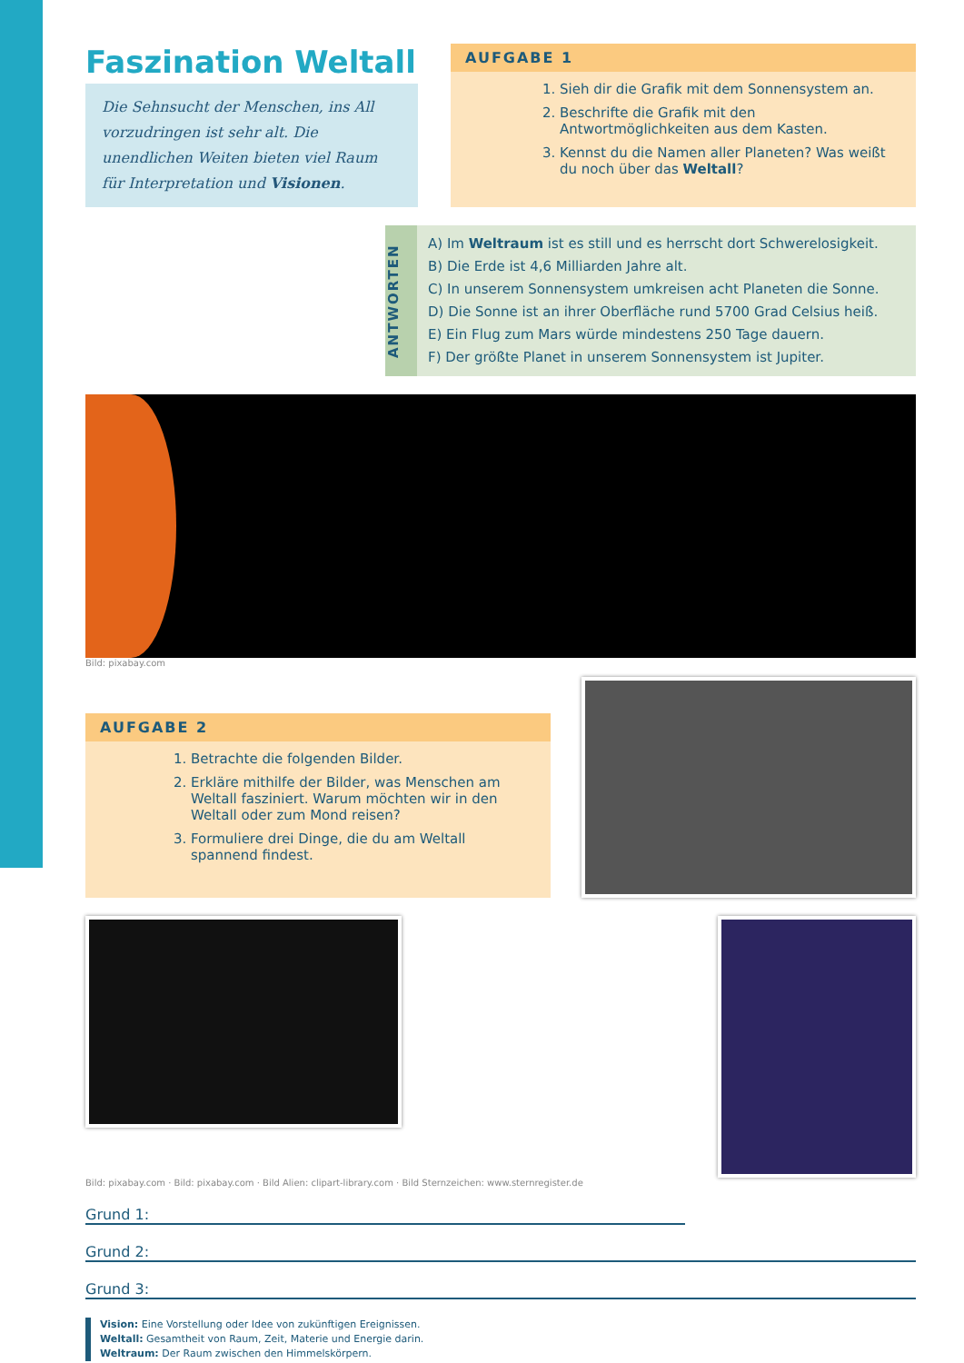Faszination Weltall
Die Sehnsucht der Menschen, ins All vorzudringen ist sehr alt. Die unendlichen Weiten bieten viel Raum für Interpretation und Visionen.
AUFGABE 1
1. Sieh dir die Grafik mit dem Sonnensystem an.
2. Beschrifte die Grafik mit den Antwortmöglichkeiten aus dem Kasten.
3. Kennst du die Namen aller Planeten? Was weißt du noch über das Weltall?
ANTWORTEN
A) Im Weltraum ist es still und es herrscht dort Schwerelosigkeit.
B) Die Erde ist 4,6 Milliarden Jahre alt.
C) In unserem Sonnensystem umkreisen acht Planeten die Sonne.
D) Die Sonne ist an ihrer Oberfläche rund 5700 Grad Celsius heiß.
E) Ein Flug zum Mars würde mindestens 250 Tage dauern.
F) Der größte Planet in unserem Sonnensystem ist Jupiter.
Bild: pixabay.com
AUFGABE 2
1. Betrachte die folgenden Bilder.
2. Erkläre mithilfe der Bilder, was Menschen am Weltall fasziniert. Warum möchten wir in den Weltall oder zum Mond reisen?
3. Formuliere drei Dinge, die du am Weltall spannend findest.
Bild: pixabay.com · Bild: pixabay.com · Bild Alien: clipart-library.com · Bild Sternzeichen: www.sternregister.de
Grund 1:
Grund 2:
Grund 3:
Vision: Eine Vorstellung oder Idee von zukünftigen Ereignissen.
Weltall: Gesamtheit von Raum, Zeit, Materie und Energie darin.
Weltraum: Der Raum zwischen den Himmelskörpern.